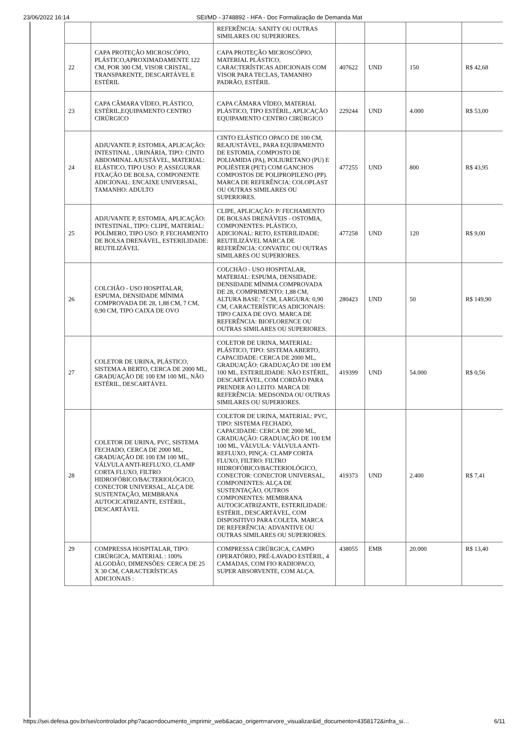23/06/2022 16:14 SEI/MD - 3748892 - HFA - Doc Formalização de Demanda Mat
| | | REFERÊNCIA: SANITY OU OUTRAS SIMILARES OU SUPERIORES. | | | | |
| 22 | CAPA PROTEÇÃO MICROSCÓPIO, PLÁSTICO,APROXIMADAMENTE 122 CM, POR 300 CM, VISOR CRISTAL, TRANSPARENTE, DESCARTÁVEL E ESTÉRIL | CAPA PROTEÇÃO MICROSCÓPIO, MATERIAL PLÁSTICO, CARACTERÍSTICAS ADICIONAIS COM VISOR PARA TECLAS, TAMANHO PADRÃO, ESTÉRIL | 407622 | UND | 150 | R$ 42,68 |
| 23 | CAPA CÂMARA VÍDEO, PLÁSTICO, ESTÉRIL,EQUIPAMENTO CENTRO CIRÚRGICO | CAPA CÂMARA VÍDEO, MATERIAL PLÁSTICO, TIPO ESTÉRIL, APLICAÇÃO EQUIPAMENTO CENTRO CIRÚRGICO | 229244 | UND | 4.000 | R$ 53,00 |
| 24 | ADJUVANTE P, ESTOMIA, APLICAÇÃO: INTESTINAL , URINÁRIA, TIPO: CINTO ABDOMINAL AJUSTÁVEL, MATERIAL: ELÁSTICO, TIPO USO: P, ASSEGURAR FIXAÇÃO DE BOLSA, COMPONENTE ADICIONAL: ENCAIXE UNIVERSAL, TAMANHO: ADULTO | CINTO ELÁSTICO OPACO DE 100 CM, REAJUSTÁVEL, PARA EQUIPAMENTO DE ESTOMIA, COMPOSTO DE POLIAMIDA (PA), POLIURETANO (PU) E POLIÉSTER (PET) COM GANCHOS COMPOSTOS DE POLIPROPILENO (PP). MARCA DE REFERÊNCIA: COLOPLAST OU OUTRAS SIMILARES OU SUPERIORES. | 477255 | UND | 800 | R$ 43,95 |
| 25 | ADJUVANTE P, ESTOMIA, APLICAÇÃO: INTESTINAL, TIPO: CLIPE, MATERIAL: POLÍMERO, TIPO USO: P, FECHAMENTO DE BOLSA DRENÁVEL, ESTERILIDADE: REUTILIZÁVEL | CLIPE, APLICAÇÃO: P/ FECHAMENTO DE BOLSAS DRENÁVEIS - OSTOMIA, COMPONENTES: PLÁSTICO, ADICIONAL: RETO, ESTERILIDADE: REUTILIZÁVEL MARCA DE REFERÊNCIA: CONVATEC OU OUTRAS SIMILARES OU SUPERIORES. | 477258 | UND | 120 | R$ 9,00 |
| 26 | COLCHÃO - USO HOSPITALAR, ESPUMA, DENSIDADE MÍNIMA COMPROVADA DE 28, 1,88 CM, 7 CM, 0,90 CM, TIPO CAIXA DE OVO | COLCHÃO - USO HOSPITALAR, MATERIAL: ESPUMA, DENSIDADE: DENSIDADE MÍNIMA COMPROVADA DE 28, COMPRIMENTO: 1,88 CM, ALTURA BASE: 7 CM, LARGURA: 0,90 CM, CARACTERÍSTICAS ADICIONAIS: TIPO CAIXA DE OVO. MARCA DE REFERÊNCIA: BIOFLORENCE OU OUTRAS SIMILARES OU SUPERIORES. | 280423 | UND | 50 | R$ 149,90 |
| 27 | COLETOR DE URINA, PLÁSTICO, SISTEMA A BERTO, CERCA DE 2000 ML, GRADUAÇÃO DE 100 EM 100 ML, NÃO ESTÉRIL, DESCARTÁVEL | COLETOR DE URINA, MATERIAL: PLÁSTICO, TIPO: SISTEMA ABERTO, CAPACIDADE: CERCA DE 2000 ML, GRADUAÇÃO: GRADUAÇÃO DE 100 EM 100 ML, ESTERILIDADE: NÃO ESTÉRIL, DESCARTÁVEL, COM CORDÃO PARA PRENDER AO LEITO. MARCA DE REFERÊNCIA: MEDSONDA OU OUTRAS SIMILARES OU SUPERIORES. | 419399 | UND | 54.000 | R$ 0,56 |
| 28 | COLETOR DE URINA, PVC, SISTEMA FECHADO, CERCA DE 2000 ML, GRADUAÇÃO DE 100 EM 100 ML, VÁLVULA ANTI-REFLUXO, CLAMP CORTA FLUXO, FILTRO HIDROFÓBICO/BACTERIOLÓGICO, CONECTOR UNIVERSAL, ALÇA DE SUSTENTAÇÃO, MEMBRANA AUTOCICATRIZANTE, ESTÉRIL, DESCARTÁVEL | COLETOR DE URINA, MATERIAL: PVC, TIPO: SISTEMA FECHADO, CAPACIDADE: CERCA DE 2000 ML, GRADUAÇÃO: GRADUAÇÃO DE 100 EM 100 ML, VÁLVULA: VÁLVULA ANTI-REFLUXO, PINÇA: CLAMP CORTA FLUXO, FILTRO: FILTRO HIDROFÓBICO/BACTERIOLÓGICO, CONECTOR: CONECTOR UNIVERSAL, COMPONENTES: ALÇA DE SUSTENTAÇÃO, OUTROS COMPONENTES: MEMBRANA AUTOCICATRIZANTE, ESTERILIDADE: ESTÉRIL, DESCARTÁVEL, COM DISPOSITIVO PARA COLETA. MARCA DE REFERÊNCIA: ADVANTIVE OU OUTRAS SIMILARES OU SUPERIORES. | 419373 | UND | 2.400 | R$ 7,41 |
| 29 | COMPRESSA HOSPITALAR, TIPO: CIRÚRGICA, MATERIAL : 100% ALGODÃO, DIMENSÕES: CERCA DE 25 X 30 CM, CARACTERÍSTICAS ADICIONAIS : | COMPRESSA CIRÚRGICA, CAMPO OPERATÓRIO, PRÉ-LAVADO ESTÉRIL, 4 CAMADAS, COM FIO RADIOPACO, SUPER ABSORVENTE, COM ALÇA. | 438055 | EMB | 20.000 | R$ 13,40 |
https://sei.defesa.gov.br/sei/controlador.php?acao=documento_imprimir_web&acao_origem=arvore_visualizar&id_documento=4358172&infra_si… 6/11